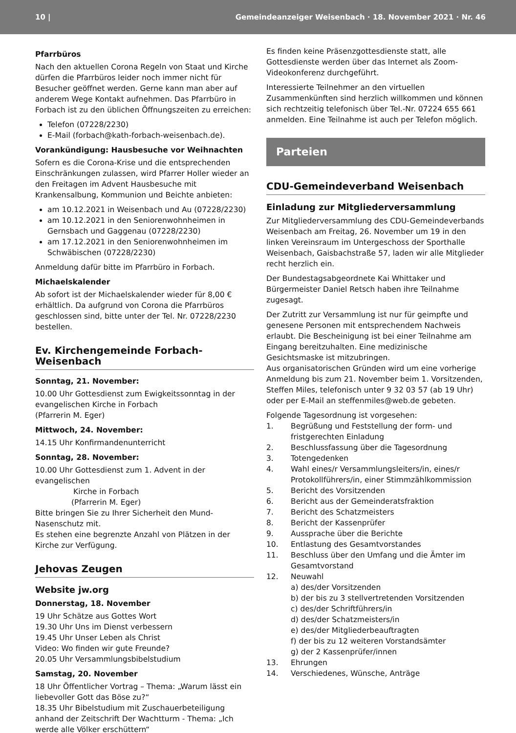10 | Gemeindeanzeiger Weisenbach · 18. November 2021 · Nr. 46
Pfarrbüros
Nach den aktuellen Corona Regeln von Staat und Kirche dürfen die Pfarrbüros leider noch immer nicht für Besucher geöffnet werden. Gerne kann man aber auf anderem Wege Kontakt aufnehmen. Das Pfarrbüro in Forbach ist zu den üblichen Öffnungszeiten zu erreichen:
Telefon (07228/2230)
E-Mail (forbach@kath-forbach-weisenbach.de).
Vorankündigung: Hausbesuche vor Weihnachten
Sofern es die Corona-Krise und die entsprechenden Einschränkungen zulassen, wird Pfarrer Holler wieder an den Freitagen im Advent Hausbesuche mit Krankensalbung, Kommunion und Beichte anbieten:
am 10.12.2021 in Weisenbach und Au (07228/2230)
am 10.12.2021 in den Seniorenwohnheimen in Gernsbach und Gaggenau (07228/2230)
am 17.12.2021 in den Seniorenwohnheimen im Schwäbischen (07228/2230)
Anmeldung dafür bitte im Pfarrbüro in Forbach.
Michaelskalender
Ab sofort ist der Michaelskalender wieder für 8,00 € erhältlich. Da aufgrund von Corona die Pfarrbüros geschlossen sind, bitte unter der Tel. Nr. 07228/2230 bestellen.
Ev. Kirchengemeinde Forbach-Weisenbach
Sonntag, 21. November:
10.00 Uhr Gottesdienst zum Ewigkeitssonntag in der evangelischen Kirche in Forbach
(Pfarrerin M. Eger)
Mittwoch, 24. November:
14.15 Uhr Konfirmandenunterricht
Sonntag, 28. November:
10.00 Uhr Gottesdienst zum 1. Advent in der evangelischen
Kirche in Forbach
(Pfarrerin M. Eger)
Bitte bringen Sie zu Ihrer Sicherheit den Mund-Nasenschutz mit.
Es stehen eine begrenzte Anzahl von Plätzen in der Kirche zur Verfügung.
Jehovas Zeugen
Website jw.org
Donnerstag, 18. November
19 Uhr Schätze aus Gottes Wort
19.30 Uhr Uns im Dienst verbessern
19.45 Uhr Unser Leben als Christ
Video: Wo finden wir gute Freunde?
20.05 Uhr Versammlungsbibelstudium
Samstag, 20. November
18 Uhr Öffentlicher Vortrag – Thema: „Warum lässt ein liebevoller Gott das Böse zu?“
18.35 Uhr Bibelstudium mit Zuschauerbeteiligung anhand der Zeitschrift Der Wachtturm - Thema: „Ich werde alle Völker erschüttern“
Es finden keine Präsenzgottesdienste statt, alle Gottesdienste werden über das Internet als Zoom-Videokonferenz durchgeführt.
Interessierte Teilnehmer an den virtuellen Zusammenkünften sind herzlich willkommen und können sich rechtzeitig telefonisch über Tel.-Nr. 07224 655 661 anmelden. Eine Teilnahme ist auch per Telefon möglich.
Parteien
CDU-Gemeindeverband Weisenbach
Einladung zur Mitgliederversammlung
Zur Mitgliederversammlung des CDU-Gemeindeverbands Weisenbach am Freitag, 26. November um 19 in den linken Vereinsraum im Untergeschoss der Sporthalle Weisenbach, Gaisbachstraße 57, laden wir alle Mitglieder recht herzlich ein.
Der Bundestagsabgeordnete Kai Whittaker und Bürgermeister Daniel Retsch haben ihre Teilnahme zugesagt.
Der Zutritt zur Versammlung ist nur für geimpfte und genesene Personen mit entsprechendem Nachweis erlaubt. Die Bescheinigung ist bei einer Teilnahme am Eingang bereitzuhalten. Eine medizinische Gesichtsmaske ist mitzubringen.
Aus organisatorischen Gründen wird um eine vorherige Anmeldung bis zum 21. November beim 1. Vorsitzenden, Steffen Miles, telefonisch unter 9 32 03 57 (ab 19 Uhr) oder per E-Mail an steffenmiles@web.de gebeten.
Folgende Tagesordnung ist vorgesehen:
1. Begrüßung und Feststellung der form- und fristgerechten Einladung
2. Beschlussfassung über die Tagesordnung
3. Totengedenken
4. Wahl eines/r Versammlungsleiters/in, eines/r Protokollführers/in, einer Stimmzählkommission
5. Bericht des Vorsitzenden
6. Bericht aus der Gemeinderatsfraktion
7. Bericht des Schatzmeisters
8. Bericht der Kassenprüfer
9. Aussprache über die Berichte
10. Entlastung des Gesamtvorstandes
11. Beschluss über den Umfang und die Ämter im Gesamtvorstand
12. Neuwahl
a) des/der Vorsitzenden
b) der bis zu 3 stellvertretenden Vorsitzenden
c) des/der Schriftführers/in
d) des/der Schatzmeisters/in
e) des/der Mitgliederbeauftragten
f) der bis zu 12 weiteren Vorstandsämter
g) der 2 Kassenprüfer/innen
13. Ehrungen
14. Verschiedenes, Wünsche, Anträge